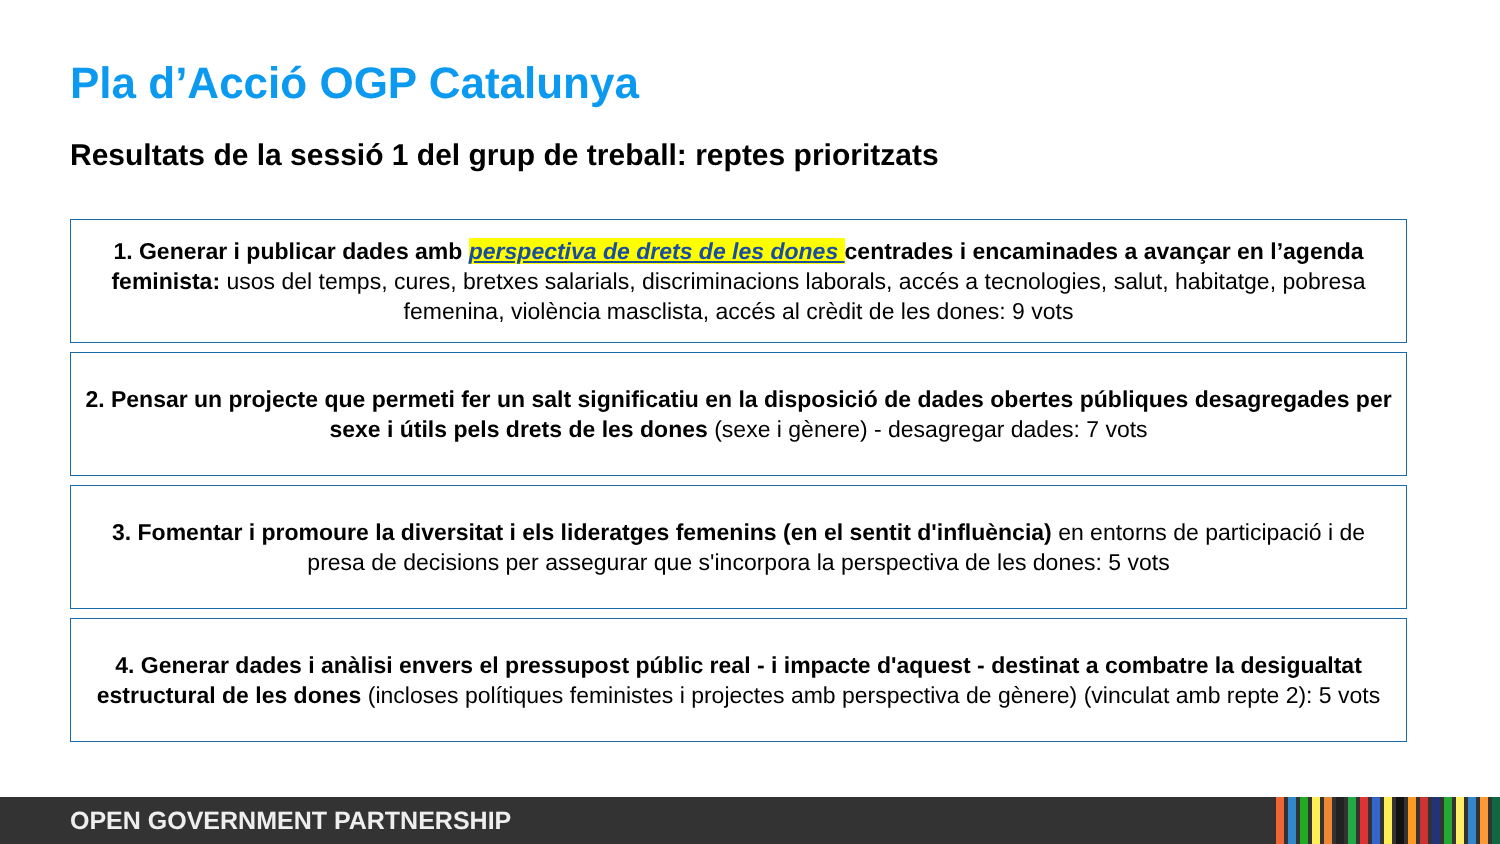Pla d’Acció OGP Catalunya
Resultats de la sessió 1 del grup de treball: reptes prioritzats
1. Generar i publicar dades amb perspectiva de drets de les dones centrades i encaminades a avançar en l’agenda feminista: usos del temps, cures, bretxes salarials, discriminacions laborals, accés a tecnologies, salut, habitatge, pobresa femenina, violència masclista, accés al crèdit de les dones: 9 vots
2. Pensar un projecte que permeti fer un salt significatiu en la disposició de dades obertes públiques desagregades per sexe i útils pels drets de les dones (sexe i gènere) - desagregar dades: 7 vots
3. Fomentar i promoure la diversitat i els lideratges femenins (en el sentit d'influència) en entorns de participació i de presa de decisions per assegurar que s'incorpora la perspectiva de les dones: 5 vots
4. Generar dades i anàlisi envers el pressupost públic real - i impacte d'aquest - destinat a combatre la desigualtat estructural de les dones (incloses polítiques feministes i projectes amb perspectiva de gènere) (vinculat amb repte 2): 5 vots
OPEN GOVERNMENT PARTNERSHIP